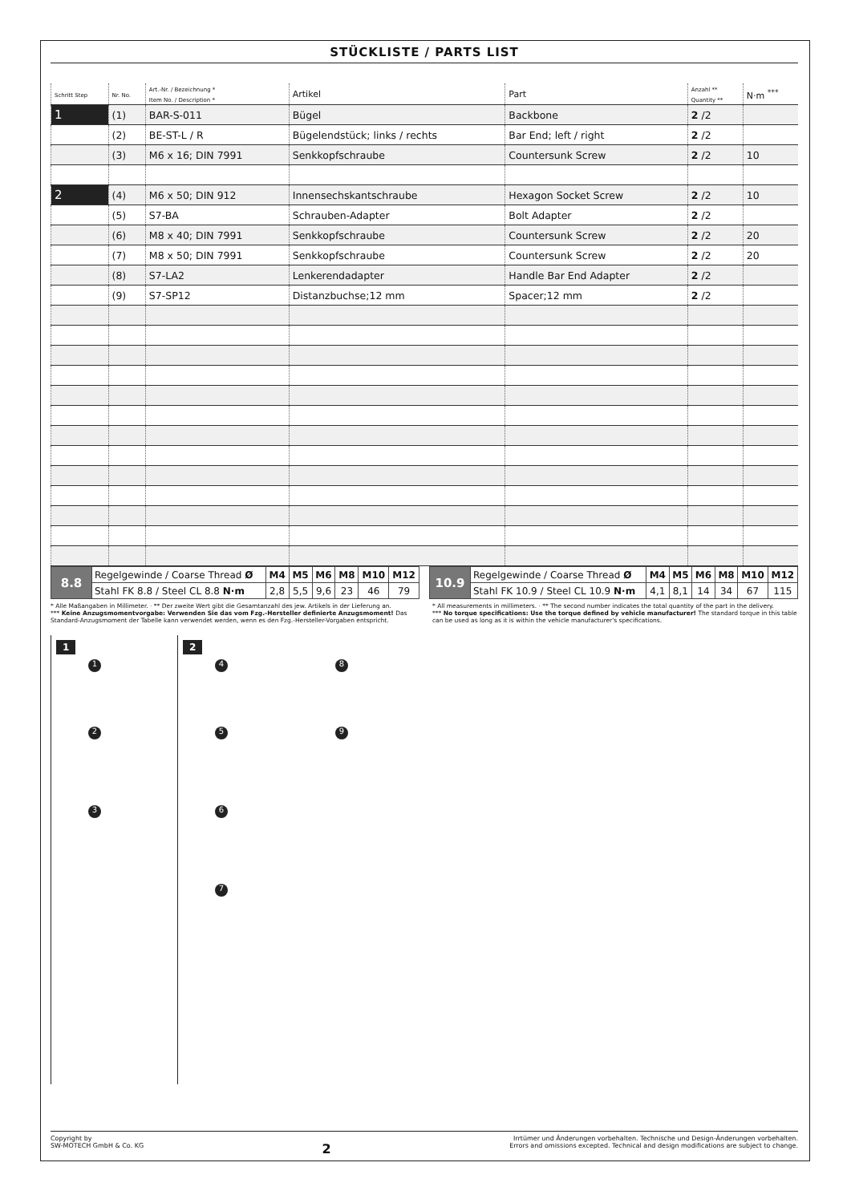STÜCKLISTE / PARTS LIST
| Schritt Step | Nr. No. | Art.-Nr. / Bezeichnung * Item No. / Description * | Artikel | Part | Anzahl ** Quantity ** | N·m <sup>***</sup> |
| --- | --- | --- | --- | --- | --- | --- |
| 1 | (1) | BAR-S-011 | Bügel | Backbone | 2 /2 | |
| | (2) | BE-ST-L / R | Bügelendstück; links / rechts | Bar End; left / right | 2 /2 | |
| | (3) | M6 x 16; DIN 7991 | Senkkopfschraube | Countersunk Screw | 2 /2 | 10 |
| 2 | (4) | M6 x 50; DIN 912 | Innensechskantschraube | Hexagon Socket Screw | 2 /2 | 10 |
| | (5) | S7-BA | Schrauben-Adapter | Bolt Adapter | 2 /2 | |
| | (6) | M8 x 40; DIN 7991 | Senkkopfschraube | Countersunk Screw | 2 /2 | 20 |
| | (7) | M8 x 50; DIN 7991 | Senkkopfschraube | Countersunk Screw | 2 /2 | 20 |
| | (8) | S7-LA2 | Lenkerendadapter | Handle Bar End Adapter | 2 /2 | |
| | (9) | S7-SP12 | Distanzbuchse;12 mm | Spacer;12 mm | 2 /2 | |
| 8.8 | Regelgewinde / Coarse Thread Ø | M4 | M5 | M6 | M8 | M10 | M12 |
| | Stahl FK 8.8 / Steel CL 8.8 N·m | 2,8 | 5,5 | 9,6 | 23 | 46 | 79 |
| 10.9 | Regelgewinde / Coarse Thread Ø | M4 | M5 | M6 | M8 | M10 | M12 |
| | Stahl FK 10.9 / Steel CL 10.9 N·m | 4,1 | 8,1 | 14 | 34 | 67 | 115 |
* Alle Maßangaben in Millimeter. · ** Der zweite Wert gibt die Gesamtanzahl des jew. Artikels in der Lieferung an.
*** Keine Anzugsmomentvorgabe: Verwenden Sie das vom Fzg.-Hersteller definierte Anzugsmoment! Das Standard-Anzugsmoment der Tabelle kann verwendet werden, wenn es den Fzg.-Hersteller-Vorgaben entspricht.
* All measurements in millimeters. · ** The second number indicates the total quantity of the part in the delivery.
*** No torque specifications: Use the torque defined by vehicle manufacturer! The standard torque in this table can be used as long as it is within the vehicle manufacturer's specifications.
1
1
2
3
2
4 8
5 9
6
7
Copyright by
SW-MOTECH GmbH & Co. KG
2
Irrtümer und Änderungen vorbehalten. Technische und Design-Änderungen vorbehalten.
Errors and omissions excepted. Technical and design modifications are subject to change.